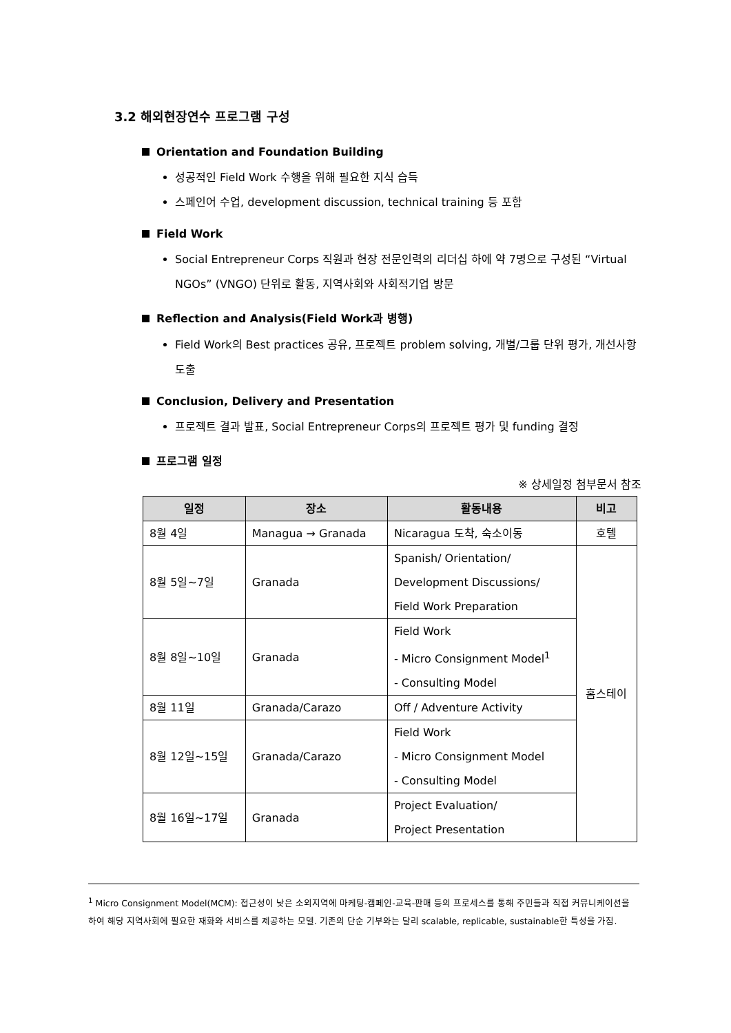3.2 해외현장연수 프로그램 구성
Orientation and Foundation Building
성공적인 Field Work 수행을 위해 필요한 지식 습득
스페인어 수업, development discussion, technical training 등 포함
Field Work
Social Entrepreneur Corps 직원과 현장 전문인력의 리더십 하에 약 7명으로 구성된 “Virtual NGOs” (VNGO) 단위로 활동, 지역사회와 사회적기업 방문
Reflection and Analysis(Field Work과 병행)
Field Work의 Best practices 공유, 프로젝트 problem solving, 개별/그룹 단위 평가, 개선사항 도출
Conclusion, Delivery and Presentation
프로젝트 결과 발표, Social Entrepreneur Corps의 프로젝트 평가 및 funding 결정
프로그램 일정
※ 상세일정 첨부문서 참조
| 일정 | 장소 | 활동내용 | 비고 |
| --- | --- | --- | --- |
| 8월 4일 | Managua → Granada | Nicaragua 도착, 숙소이동 | 호텔 |
| 8월 5일~7일 | Granada | Spanish/ Orientation/ Development Discussions/ Field Work Preparation | 홈스테이 |
| 8월 8일~10일 | Granada | Field Work - Micro Consignment Model<sup>1</sup> - Consulting Model | |
| 8월 11일 | Granada/Carazo | Off / Adventure Activity | |
| 8월 12일~15일 | Granada/Carazo | Field Work - Micro Consignment Model - Consulting Model | |
| 8월 16일~17일 | Granada | Project Evaluation/ Project Presentation | |
<sup>1</sup> Micro Consignment Model(MCM): 접근성이 낮은 소외지역에 마케팅-캠페인-교육-판매 등의 프로세스를 통해 주민들과 직접 커뮤니케이션을 하여 해당 지역사회에 필요한 재화와 서비스를 제공하는 모델. 기존의 단순 기부와는 달리 scalable, replicable, sustainable한 특성을 가짐.